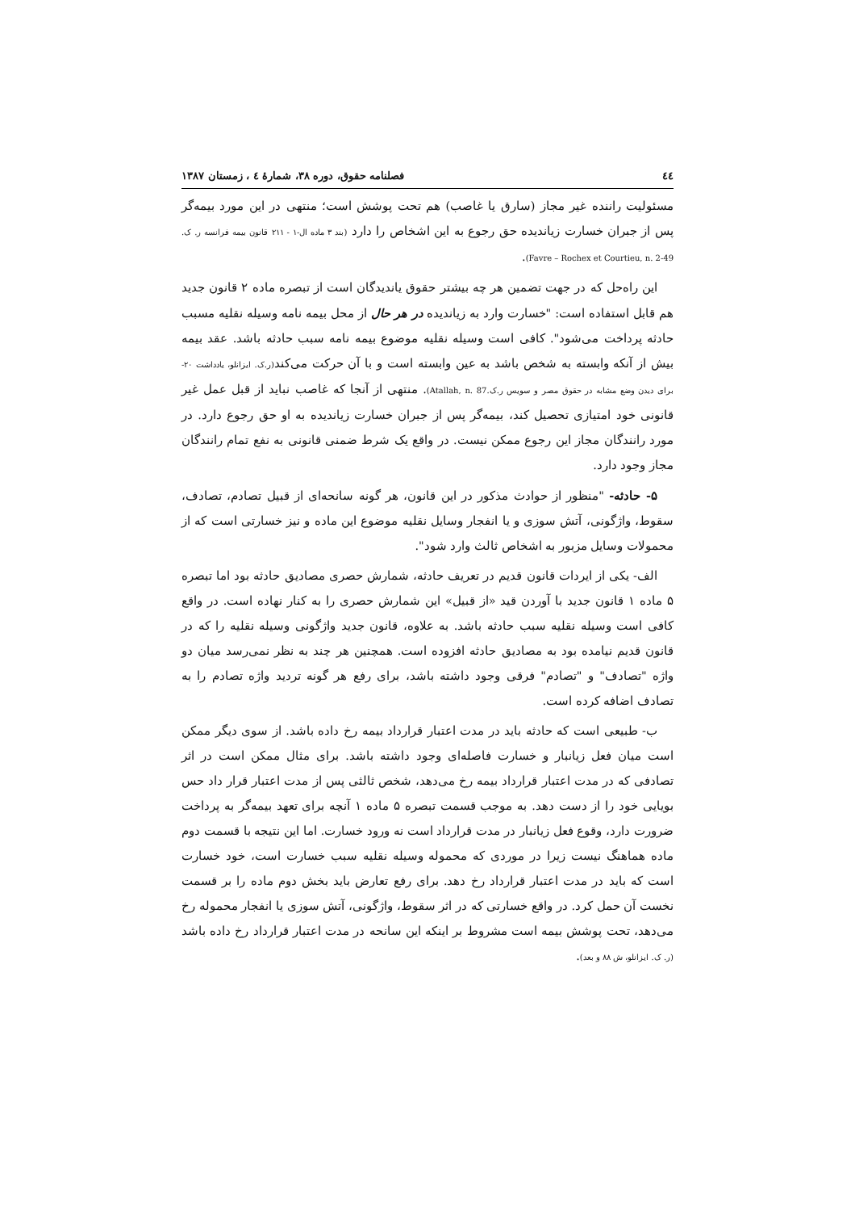٤٤ فصلنامه حقوق، دوره ۳۸، شمارهٔ ٤ ، زمستان ۱۳۸۷
مسئولیت راننده غیر مجاز (سارق یا غاصب) هم تحت پوشش است؛ منتهی در این مورد بیمه‌گر پس از جبران خسارت زیاندیده حق رجوع به این اشخاص را دارد (بند ۳ ماده ال-۱ - ۲۱۱ قانون بیمه فرانسه ر. ک. Favre – Rochex et Courtieu, n. 2-49).
این راه‌حل که در جهت تضمین هر چه بیشتر حقوق یاندیدگان است از تبصره ماده ۲ قانون جدید هم قابل استفاده است: "خسارت وارد به زیاندیده در هر حال از محل بیمه نامه وسیله نقلیه مسبب حادثه پرداخت می‌شود". کافی است وسیله نقلیه موضوع بیمه نامه سبب حادثه باشد. عقد بیمه بیش از آنکه وابسته به شخص باشد به عین وابسته است و با آن حرکت می‌کند(ر.ک. ایزانلو، یادداشت ۲۰- برای دیدن وضع مشابه در حقوق مصر و سویس ر.ک.Atallah, n. 87). منتهی از آنجا که غاصب نباید از قبل عمل غیر قانونی خود امتیازی تحصیل کند، بیمه‌گر پس از جبران خسارت زیاندیده به او حق رجوع دارد. در مورد رانندگان مجاز این رجوع ممکن نیست. در واقع یک شرط ضمنی قانونی به نفع تمام رانندگان مجاز وجود دارد.
۵- حادثه- "منظور از حوادث مذکور در این قانون، هر گونه سانحه‌ای از قبیل تصادم، تصادف، سقوط، واژگونی، آتش سوزی و یا انفجار وسایل نقلیه موضوع این ماده و نیز خسارتی است که از محمولات وسایل مزبور به اشخاص ثالث وارد شود".
الف- یکی از ایردات قانون قدیم در تعریف حادثه، شمارش حصری مصادیق حادثه بود اما تبصره ۵ ماده ۱ قانون جدید با آوردن قید «از قبیل» این شمارش حصری را به کنار نهاده است. در واقع کافی است وسیله نقلیه سبب حادثه باشد. به علاوه، قانون جدید واژگونی وسیله نقلیه را که در قانون قدیم نیامده بود به مصادیق حادثه افزوده است. همچنین هر چند به نظر نمی‌رسد میان دو واژه "تصادف" و "تصادم" فرقی وجود داشته باشد، برای رفع هر گونه تردید واژه تصادم را به تصادف اضافه کرده است.
ب- طبیعی است که حادثه باید در مدت اعتبار قرارداد بیمه رخ داده باشد. از سوی دیگر ممکن است میان فعل زیانبار و خسارت فاصله‌ای وجود داشته باشد. برای مثال ممکن است در اثر تصادفی که در مدت اعتبار قرارداد بیمه رخ می‌دهد، شخص ثالثی پس از مدت اعتبار قرار داد حس بویایی خود را از دست دهد. به موجب قسمت تبصره ۵ ماده ۱ آنچه برای تعهد بیمه‌گر به پرداخت ضرورت دارد، وقوع فعل زیانبار در مدت قرارداد است نه ورود خسارت. اما این نتیجه با قسمت دوم ماده هماهنگ نیست زیرا در موردی که محموله وسیله نقلیه سبب خسارت است، خود خسارت است که باید در مدت اعتبار قرارداد رخ دهد. برای رفع تعارض باید بخش دوم ماده را بر قسمت نخست آن حمل کرد. در واقع خسارتی که در اثر سقوط، واژگونی، آتش سوزی یا انفجار محموله رخ می‌دهد، تحت پوشش بیمه است مشروط بر اینکه این سانحه در مدت اعتبار قرارداد رخ داده باشد (ر. ک. ایزانلو، ش ۸۸ و بعد).